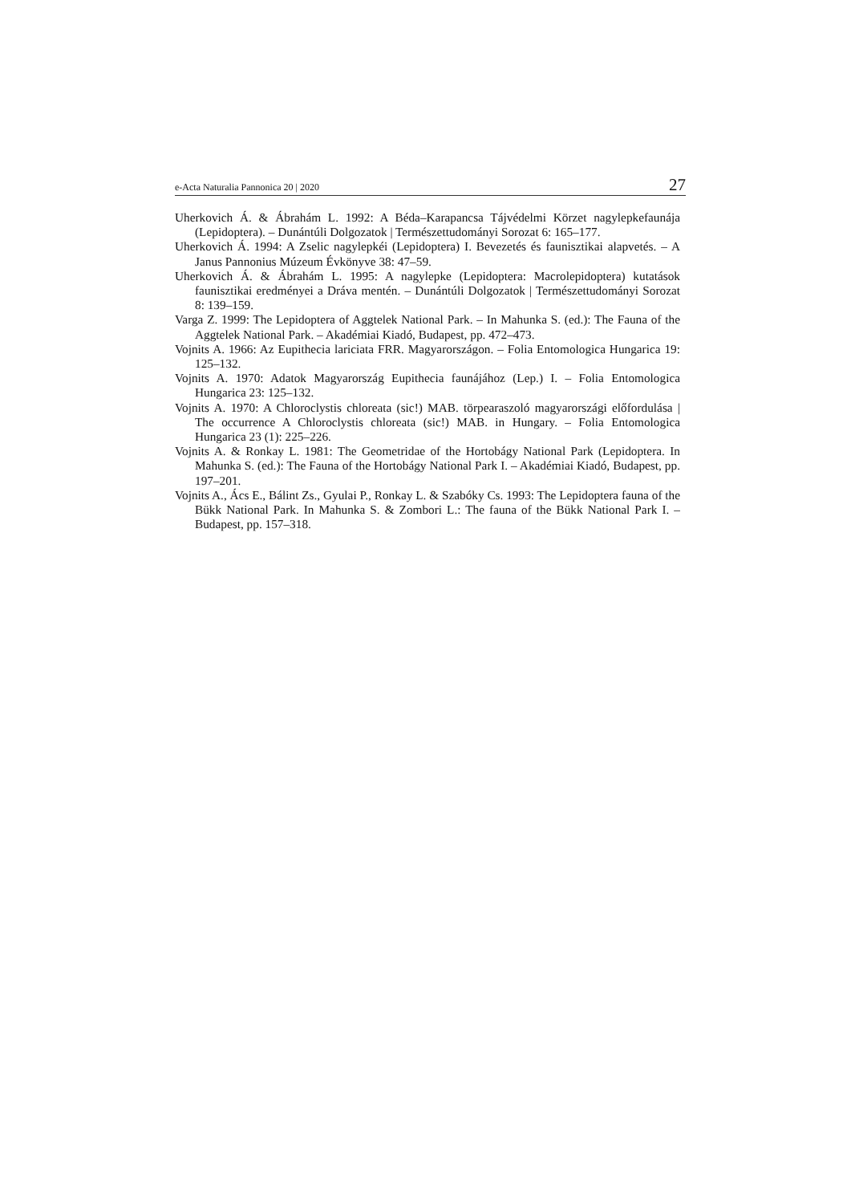e-Acta Naturalia Pannonica 20 | 2020 27
Uherkovich Á. & Ábrahám L. 1992: A Béda–Karapancsa Tájvédelmi Körzet nagylepkefaunája (Lepidoptera). – Dunántúli Dolgozatok | Természettudományi Sorozat 6: 165–177.
Uherkovich Á. 1994: A Zselic nagylepkéi (Lepidoptera) I. Bevezetés és faunisztikai alapvetés. – A Janus Pannonius Múzeum Évkönyve 38: 47–59.
Uherkovich Á. & Ábrahám L. 1995: A nagylepke (Lepidoptera: Macrolepidoptera) kutatások faunisztikai eredményei a Dráva mentén. – Dunántúli Dolgozatok | Természettudományi Sorozat 8: 139–159.
Varga Z. 1999: The Lepidoptera of Aggtelek National Park. – In Mahunka S. (ed.): The Fauna of the Aggtelek National Park. – Akadémiai Kiadó, Budapest, pp. 472–473.
Vojnits A. 1966: Az Eupithecia lariciata FRR. Magyarországon. – Folia Entomologica Hungarica 19: 125–132.
Vojnits A. 1970: Adatok Magyarország Eupithecia faunájához (Lep.) I. – Folia Entomologica Hungarica 23: 125–132.
Vojnits A. 1970: A Chloroclystis chloreata (sic!) MAB. törpearaszoló magyarországi előfordulása | The occurrence A Chloroclystis chloreata (sic!) MAB. in Hungary. – Folia Entomologica Hungarica 23 (1): 225–226.
Vojnits A. & Ronkay L. 1981: The Geometridae of the Hortobágy National Park (Lepidoptera. In Mahunka S. (ed.): The Fauna of the Hortobágy National Park I. – Akadémiai Kiadó, Budapest, pp. 197–201.
Vojnits A., Ács E., Bálint Zs., Gyulai P., Ronkay L. & Szabóky Cs. 1993: The Lepidoptera fauna of the Bükk National Park. In Mahunka S. & Zombori L.: The fauna of the Bükk National Park I. – Budapest, pp. 157–318.